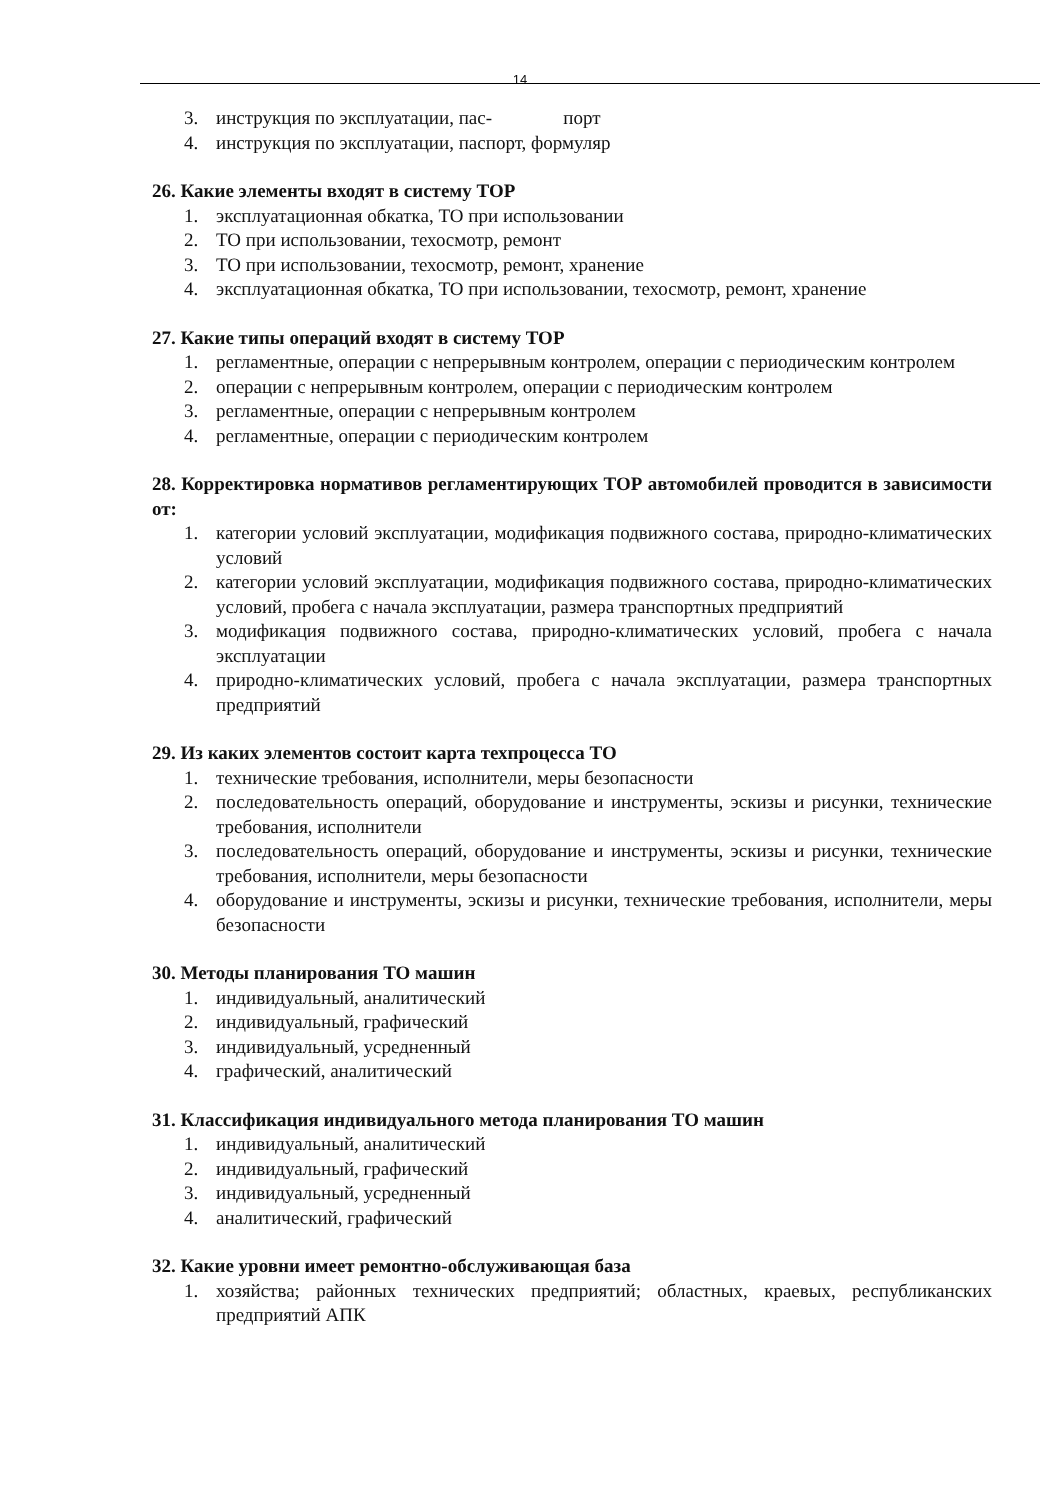14
3. инструкция по эксплуатации, пас- порт
4. инструкция по эксплуатации, паспорт, формуляр
26. Какие элементы входят в систему ТОР
1. эксплуатационная обкатка, ТО при использовании
2. ТО при использовании, техосмотр, ремонт
3. ТО при использовании, техосмотр, ремонт, хранение
4. эксплуатационная обкатка, ТО при использовании, техосмотр, ремонт, хранение
27. Какие типы операций входят в систему ТОР
1. регламентные, операции с непрерывным контролем, операции с периодическим контролем
2. операции с непрерывным контролем, операции с периодическим контролем
3. регламентные, операции с непрерывным контролем
4. регламентные, операции с периодическим контролем
28. Корректировка нормативов регламентирующих ТОР автомобилей проводится в зависимости от:
1. категории условий эксплуатации, модификация подвижного состава, природно-климатических условий
2. категории условий эксплуатации, модификация подвижного состава, природно-климатических условий, пробега с начала эксплуатации, размера транспортных предприятий
3. модификация подвижного состава, природно-климатических условий, пробега с начала эксплуатации
4. природно-климатических условий, пробега с начала эксплуатации, размера транспортных предприятий
29. Из каких элементов состоит карта техпроцесса ТО
1. технические требования, исполнители, меры безопасности
2. последовательность операций, оборудование и инструменты, эскизы и рисунки, технические требования, исполнители
3. последовательность операций, оборудование и инструменты, эскизы и рисунки, технические требования, исполнители, меры безопасности
4. оборудование и инструменты, эскизы и рисунки, технические требования, исполнители, меры безопасности
30. Методы планирования ТО машин
1. индивидуальный, аналитический
2. индивидуальный, графический
3. индивидуальный, усредненный
4. графический, аналитический
31. Классификация индивидуального метода планирования ТО машин
1. индивидуальный, аналитический
2. индивидуальный, графический
3. индивидуальный, усредненный
4. аналитический, графический
32. Какие уровни имеет ремонтно-обслуживающая база
1. хозяйства; районных технических предприятий; областных, краевых, республиканских предприятий АПК